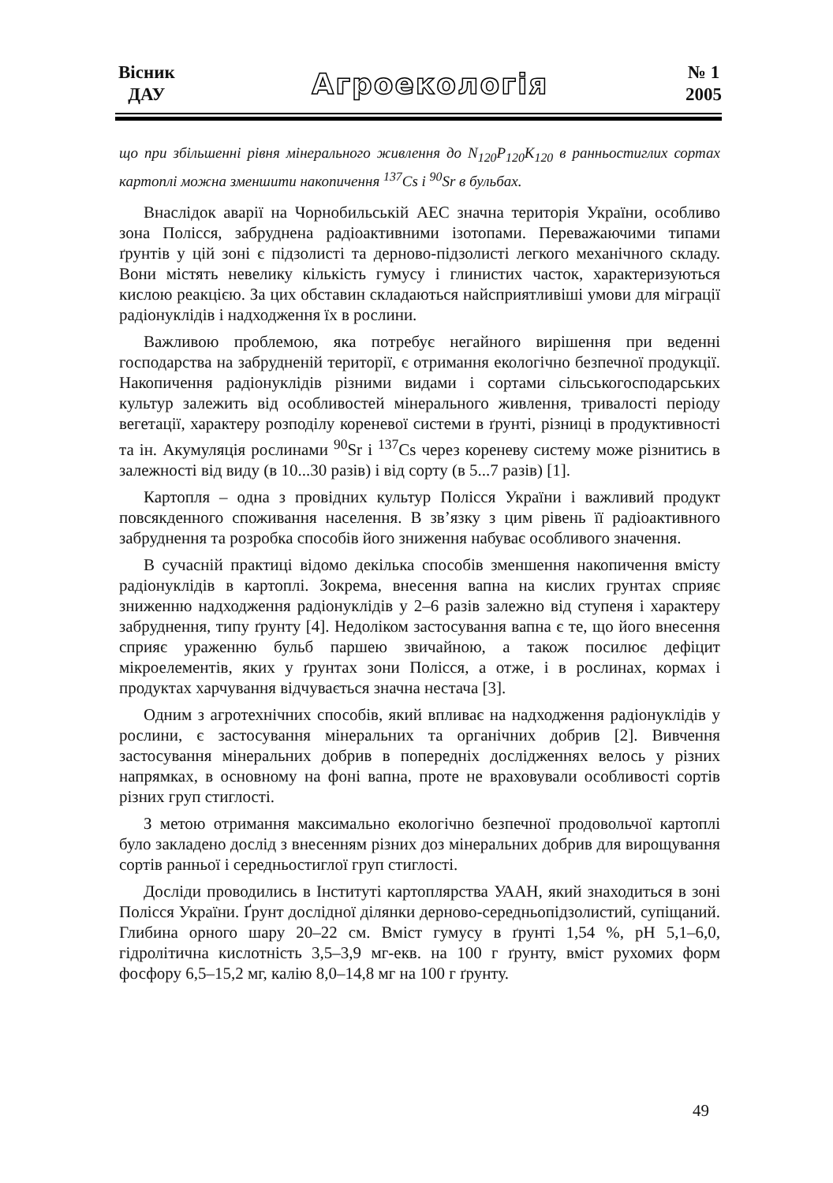Вісник
ДАУ
Агроекологія
№ 1
2005
що при збільшенні рівня мінерального живлення до N<sub>120</sub>P<sub>120</sub>K<sub>120</sub> в ранньостиглих сортах картоплі можна зменшити накопичення <sup>137</sup>Cs і <sup>90</sup>Sr в бульбах.
Внаслідок аварії на Чорнобильській АЕС значна територія України, особливо зона Полісся, забруднена радіоактивними ізотопами. Переважаючими типами ґрунтів у цій зоні є підзолисті та дерново-підзолисті легкого механічного складу. Вони містять невелику кількість гумусу і глинистих часток, характеризуються кислою реакцією. За цих обставин складаються найсприятливіші умови для міграції радіонуклідів і надходження їх в рослини.
Важливою проблемою, яка потребує негайного вирішення при веденні господарства на забрудненій території, є отримання екологічно безпечної продукції. Накопичення радіонуклідів різними видами і сортами сільськогосподарських культур залежить від особливостей мінерального живлення, тривалості періоду вегетації, характеру розподілу кореневої системи в ґрунті, різниці в продуктивності та ін. Акумуляція рослинами <sup>90</sup>Sr і <sup>137</sup>Cs через кореневу систему може різнитись в залежності від виду (в 10...30 разів) і від сорту (в 5...7 разів) [1].
Картопля – одна з провідних культур Полісся України і важливий продукт повсякденного споживання населення. В зв’язку з цим рівень її радіоактивного забруднення та розробка способів його зниження набуває особливого значення.
В сучасній практиці відомо декілька способів зменшення накопичення вмісту радіонуклідів в картоплі. Зокрема, внесення вапна на кислих грунтах сприяє зниженню надходження радіонуклідів у 2–6 разів залежно від ступеня і характеру забруднення, типу ґрунту [4]. Недоліком застосування вапна є те, що його внесення сприяє ураженню бульб паршею звичайною, а також посилює дефіцит мікроелементів, яких у ґрунтах зони Полісся, а отже, і в рослинах, кормах і продуктах харчування відчувається значна нестача [3].
Одним з агротехнічних способів, який впливає на надходження радіонуклідів у рослини, є застосування мінеральних та органічних добрив [2]. Вивчення застосування мінеральних добрив в попередніх дослідженнях велось у різних напрямках, в основному на фоні вапна, проте не враховували особливості сортів різних груп стиглості.
З метою отримання максимально екологічно безпечної продовольчої картоплі було закладено дослід з внесенням різних доз мінеральних добрив для вирощування сортів ранньої і середньостиглої груп стиглості.
Досліди проводились в Інституті картоплярства УААН, який знаходиться в зоні Полісся України. Ґрунт дослідної ділянки дерново-середньопідзолистий, супіщаний. Глибина орного шару 20–22 см. Вміст гумусу в ґрунті 1,54 %, pH 5,1–6,0, гідролітична кислотність 3,5–3,9 мг-екв. на 100 г ґрунту, вміст рухомих форм фосфору 6,5–15,2 мг, калію 8,0–14,8 мг на 100 г ґрунту.
49